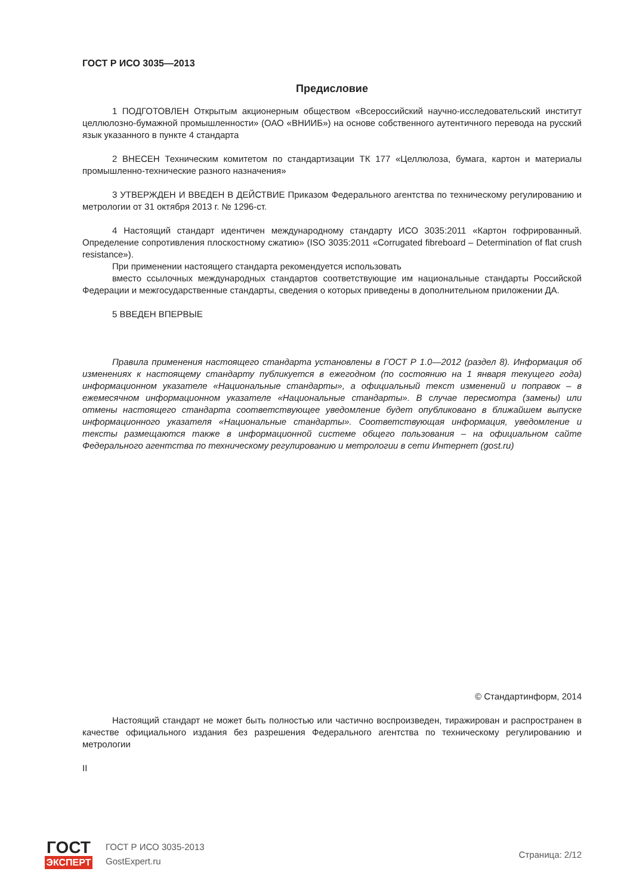ГОСТ Р ИСО 3035—2013
Предисловие
1 ПОДГОТОВЛЕН Открытым акционерным обществом «Всероссийский научно-исследовательский институт целлюлозно-бумажной промышленности» (ОАО «ВНИИБ») на основе собственного аутентичного перевода на русский язык указанного в пункте 4 стандарта
2 ВНЕСЕН Техническим комитетом по стандартизации ТК 177 «Целлюлоза, бумага, картон и материалы промышленно-технические разного назначения»
3 УТВЕРЖДЕН И ВВЕДЕН В ДЕЙСТВИЕ Приказом Федерального агентства по техническому регулированию и метрологии от 31 октября 2013 г. № 1296-ст.
4 Настоящий стандарт идентичен международному стандарту ИСО 3035:2011 «Картон гофрированный. Определение сопротивления плоскостному сжатию» (ISO 3035:2011 «Corrugated fibreboard – Determination of flat crush resistance»).
При применении настоящего стандарта рекомендуется использовать
вместо ссылочных международных стандартов соответствующие им национальные стандарты Российской Федерации и межгосударственные стандарты, сведения о которых приведены в дополнительном приложении ДА.
5 ВВЕДЕН ВПЕРВЫЕ
Правила применения настоящего стандарта установлены в ГОСТ Р 1.0—2012 (раздел 8). Информация об изменениях к настоящему стандарту публикуется в ежегодном (по состоянию на 1 января текущего года) информационном указателе «Национальные стандарты», а официальный текст изменений и поправок – в ежемесячном информационном указателе «Национальные стандарты». В случае пересмотра (замены) или отмены настоящего стандарта соответствующее уведомление будет опубликовано в ближайшем выпуске информационного указателя «Национальные стандарты». Соответствующая информация, уведомление и тексты размещаются также в информационной системе общего пользования – на официальном сайте Федерального агентства по техническому регулированию и метрологии в сети Интернет (gost.ru)
© Стандартинформ, 2014
Настоящий стандарт не может быть полностью или частично воспроизведен, тиражирован и распространен в качестве официального издания без разрешения Федерального агентства по техническому регулированию и метрологии
II
ГОСТ
ЭКСПЕРТ
ГОСТ Р ИСО 3035-2013
GostExpert.ru
Страница: 2/12